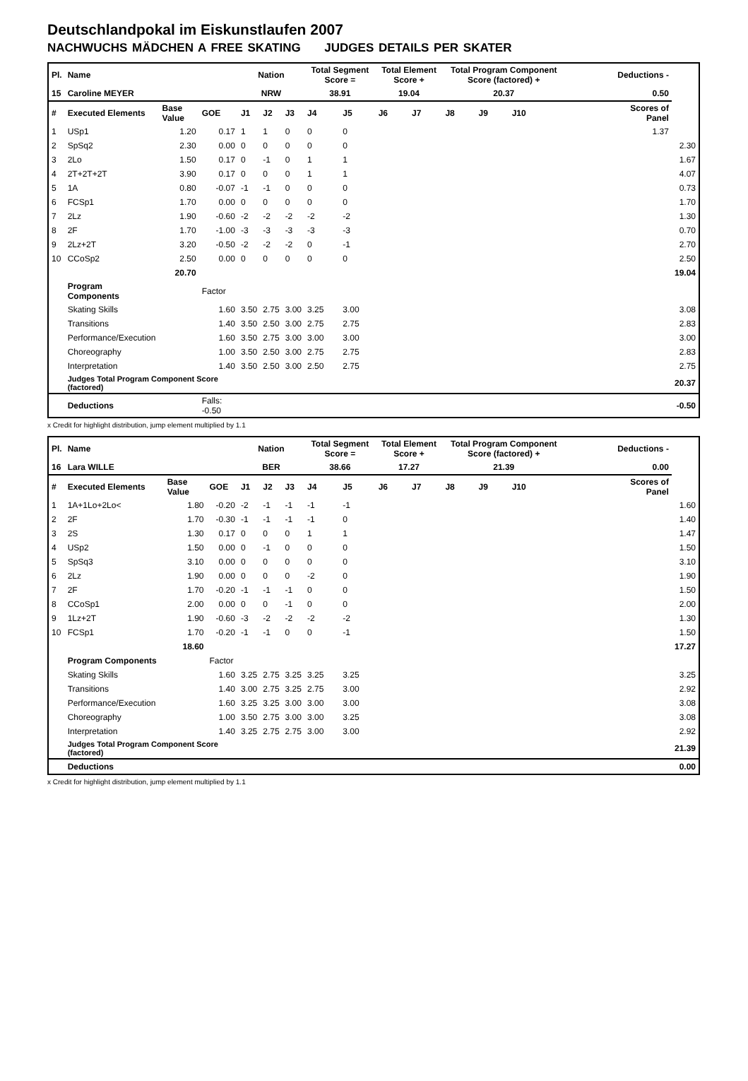Deutschlandpokal im Eiskunstlaufen 2007
NACHWUCHS MÄDCHEN A FREE SKATING JUDGES DETAILS PER SKATER
| Pl. | Name | | | Nation | | | Total Segment Score = | | Total Element Score + | | Total Program Component Score (factored) + | | | | Deductions - | | |
| --- | --- | --- | --- | --- | --- | --- | --- | --- | --- | --- | --- | --- | --- | --- | --- | --- | --- |
| 15 | Caroline MEYER | | | NRW | | | 38.91 | | 19.04 | | 20.37 | | | | 0.50 | | |
| # | Executed Elements | Base Value | GOE | J1 | J2 | J3 | J4 | J5 | J6 | J7 | J8 | J9 | J10 | | | Scores of Panel | |
| 1 | USp1 | 1.20 | 0.17 | 1 | 1 | 0 | 0 | 0 | | | | | | | | 1.37 | |
| 2 | SpSq2 | 2.30 | 0.00 | 0 | 0 | 0 | 0 | 0 | | | | | | | | | 2.30 |
| 3 | 2Lo | 1.50 | 0.17 | 0 | -1 | 0 | 1 | 1 | | | | | | | | | 1.67 |
| 4 | 2T+2T+2T | 3.90 | 0.17 | 0 | 0 | 0 | 1 | 1 | | | | | | | | | 4.07 |
| 5 | 1A | 0.80 | -0.07 | -1 | -1 | 0 | 0 | 0 | | | | | | | | | 0.73 |
| 6 | FCSp1 | 1.70 | 0.00 | 0 | 0 | 0 | 0 | 0 | | | | | | | | | 1.70 |
| 7 | 2Lz | 1.90 | -0.60 | -2 | -2 | -2 | -2 | -2 | | | | | | | | | 1.30 |
| 8 | 2F | 1.70 | -1.00 | -3 | -3 | -3 | -3 | -3 | | | | | | | | | 0.70 |
| 9 | 2Lz+2T | 3.20 | -0.50 | -2 | -2 | -2 | 0 | -1 | | | | | | | | | 2.70 |
| 10 | CCoSp2 | 2.50 | 0.00 | 0 | 0 | 0 | 0 | 0 | | | | | | | | | 2.50 |
| | | 20.70 | | | | | | | | | | | | | | | 19.04 |
| | Program Components | | Factor | | | | | | | | | | | | | | |
| | Skating Skills | | 1.60 | 3.50 | 2.75 | 3.00 | 3.25 | 3.00 | | | | | | | | | 3.08 |
| | Transitions | | 1.40 | 3.50 | 2.50 | 3.00 | 2.75 | 2.75 | | | | | | | | | 2.83 |
| | Performance/Execution | | 1.60 | 3.50 | 2.75 | 3.00 | 3.00 | 3.00 | | | | | | | | | 3.00 |
| | Choreography | | 1.00 | 3.50 | 2.50 | 3.00 | 2.75 | 2.75 | | | | | | | | | 2.83 |
| | Interpretation | | 1.40 | 3.50 | 2.50 | 3.00 | 2.50 | 2.75 | | | | | | | | | 2.75 |
| | Judges Total Program Component Score (factored) | | | | | | | | | | | | | | | | 20.37 |
| | Deductions | | Falls: -0.50 | | | | | | | | | | | | | | -0.50 |
x Credit for highlight distribution, jump element multiplied by 1.1
| Pl. | Name | | | Nation | | | Total Segment Score = | | Total Element Score + | | Total Program Component Score (factored) + | | | | Deductions - | | |
| --- | --- | --- | --- | --- | --- | --- | --- | --- | --- | --- | --- | --- | --- | --- | --- | --- | --- |
| 16 | Lara WILLE | | | BER | | | 38.66 | | 17.27 | | 21.39 | | | | 0.00 | | |
| # | Executed Elements | Base Value | GOE | J1 | J2 | J3 | J4 | J5 | J6 | J7 | J8 | J9 | J10 | | | Scores of Panel | |
| 1 | 1A+1Lo+2Lo< | 1.80 | -0.20 | -2 | -1 | -1 | -1 | -1 | | | | | | | | | 1.60 |
| 2 | 2F | 1.70 | -0.30 | -1 | -1 | -1 | -1 | 0 | | | | | | | | | 1.40 |
| 3 | 2S | 1.30 | 0.17 | 0 | 0 | 0 | 1 | 1 | | | | | | | | | 1.47 |
| 4 | USp2 | 1.50 | 0.00 | 0 | -1 | 0 | 0 | 0 | | | | | | | | | 1.50 |
| 5 | SpSq3 | 3.10 | 0.00 | 0 | 0 | 0 | 0 | 0 | | | | | | | | | 3.10 |
| 6 | 2Lz | 1.90 | 0.00 | 0 | 0 | 0 | -2 | 0 | | | | | | | | | 1.90 |
| 7 | 2F | 1.70 | -0.20 | -1 | -1 | -1 | 0 | 0 | | | | | | | | | 1.50 |
| 8 | CCoSp1 | 2.00 | 0.00 | 0 | 0 | -1 | 0 | 0 | | | | | | | | | 2.00 |
| 9 | 1Lz+2T | 1.90 | -0.60 | -3 | -2 | -2 | -2 | -2 | | | | | | | | | 1.30 |
| 10 | FCSp1 | 1.70 | -0.20 | -1 | -1 | 0 | 0 | -1 | | | | | | | | | 1.50 |
| | | 18.60 | | | | | | | | | | | | | | | 17.27 |
| | Program Components | | Factor | | | | | | | | | | | | | | |
| | Skating Skills | | 1.60 | 3.25 | 2.75 | 3.25 | 3.25 | 3.25 | | | | | | | | | 3.25 |
| | Transitions | | 1.40 | 3.00 | 2.75 | 3.25 | 2.75 | 3.00 | | | | | | | | | 2.92 |
| | Performance/Execution | | 1.60 | 3.25 | 3.25 | 3.00 | 3.00 | 3.00 | | | | | | | | | 3.08 |
| | Choreography | | 1.00 | 3.50 | 2.75 | 3.00 | 3.00 | 3.25 | | | | | | | | | 3.08 |
| | Interpretation | | 1.40 | 3.25 | 2.75 | 2.75 | 3.00 | 3.00 | | | | | | | | | 2.92 |
| | Judges Total Program Component Score (factored) | | | | | | | | | | | | | | | | 21.39 |
| | Deductions | | | | | | | | | | | | | | | | 0.00 |
x Credit for highlight distribution, jump element multiplied by 1.1